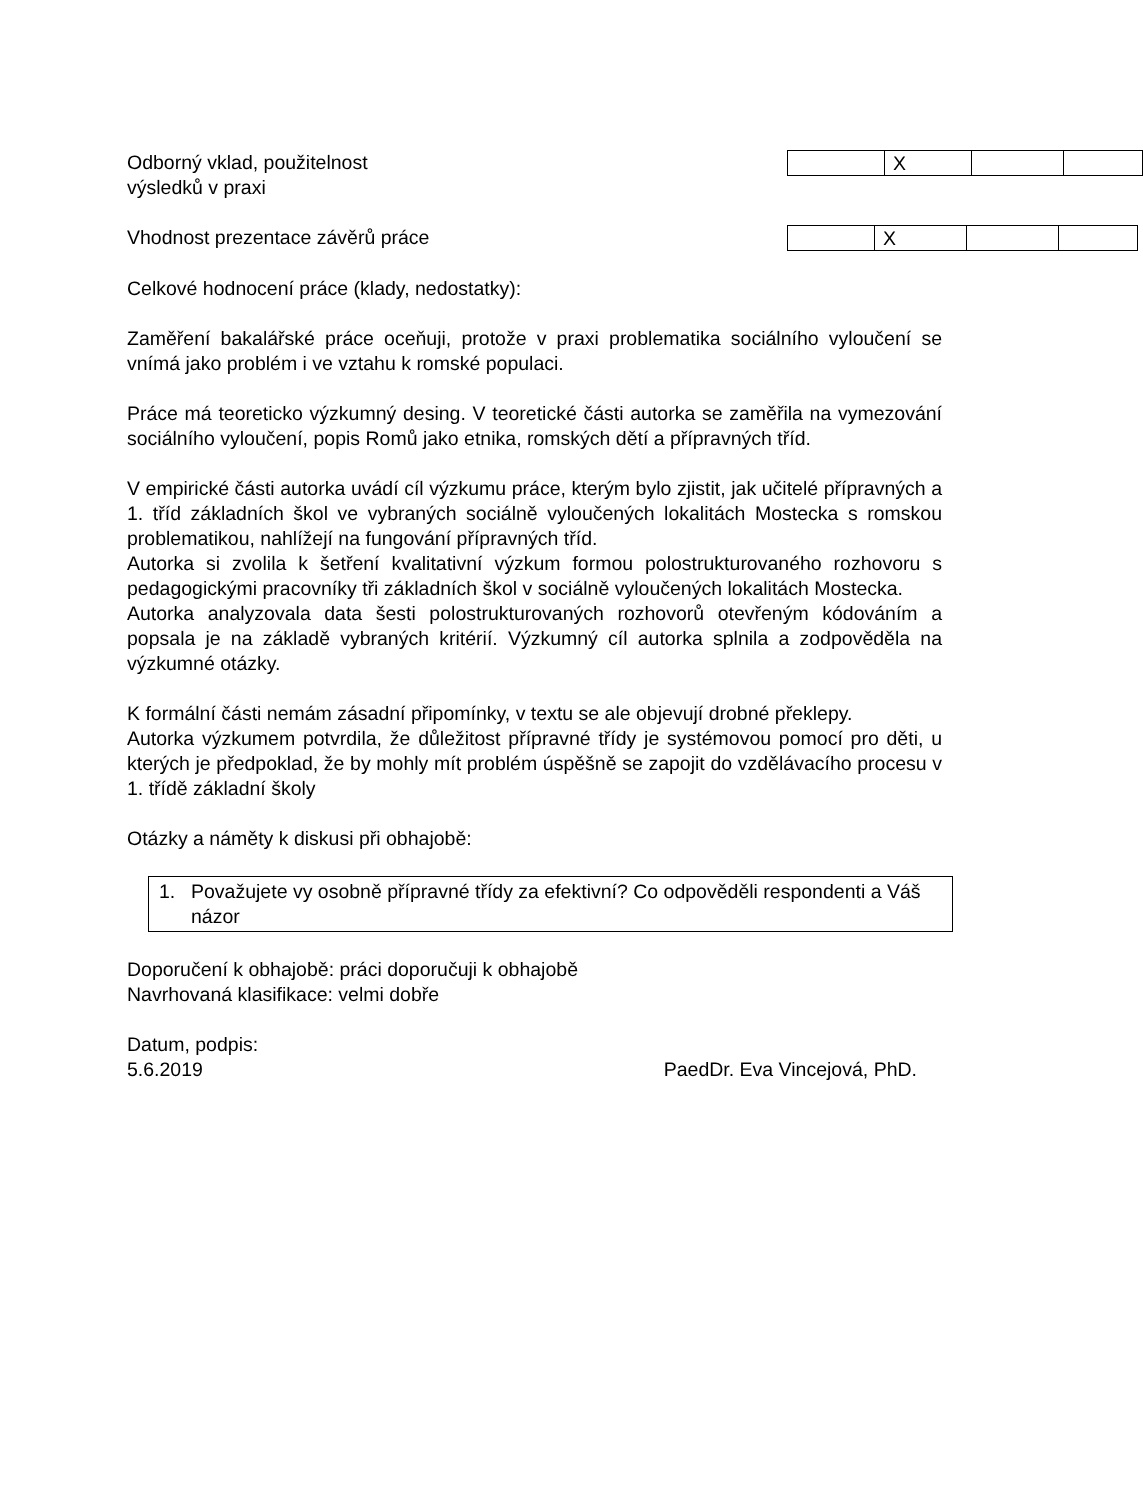Odborný vklad, použitelnost
výsledků v praxi
| | X | | |
Vhodnost prezentace závěrů práce
| | X | | |
Celkové hodnocení práce (klady, nedostatky):
Zaměření bakalářské práce oceňuji, protože v praxi problematika sociálního vyloučení se vnímá jako problém i ve vztahu k romské populaci.
Práce má teoreticko výzkumný desing. V teoretické části autorka se zaměřila na vymezování sociálního vyloučení, popis Romů jako etnika, romských dětí a přípravných tříd.
V empirické části autorka uvádí cíl výzkumu práce, kterým bylo zjistit, jak učitelé přípravných a 1. tříd základních škol ve vybraných sociálně vyloučených lokalitách Mostecka s romskou problematikou, nahlížejí na fungování přípravných tříd.
Autorka si zvolila k šetření kvalitativní výzkum formou polostrukturovaného rozhovoru s pedagogickými pracovníky tři základních škol v sociálně vyloučených lokalitách Mostecka.
Autorka analyzovala data šesti polostrukturovaných rozhovorů otevřeným kódováním a popsala je na základě vybraných kritérií. Výzkumný cíl autorka splnila a zodpověděla na výzkumné otázky.
K formální části nemám zásadní připomínky, v textu se ale objevují drobné překlepy.
Autorka výzkumem potvrdila, že důležitost přípravné třídy je systémovou pomocí pro děti, u kterých je předpoklad, že by mohly mít problém úspěšně se zapojit do vzdělávacího procesu v 1. třídě základní školy
Otázky a náměty k diskusi při obhajobě:
1. Považujete vy osobně přípravné třídy za efektivní? Co odpověděli respondenti a Váš názor
Doporučení k obhajobě: práci doporučuji k obhajobě
Navrhovaná klasifikace: velmi dobře
Datum, podpis:
5.6.2019 PaedDr. Eva Vincejová, PhD.